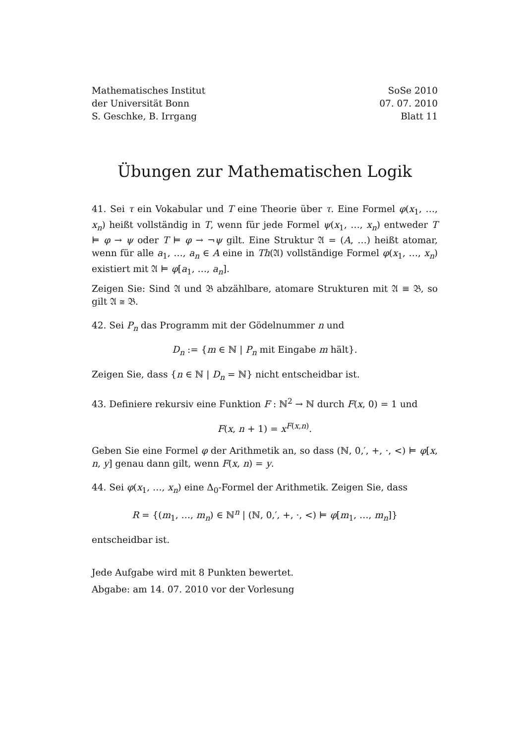Mathematisches Institut
der Universität Bonn
S. Geschke, B. Irrgang
SoSe 2010
07. 07. 2010
Blatt 11
Übungen zur Mathematischen Logik
41. Sei τ ein Vokabular und T eine Theorie über τ. Eine Formel φ(x<sub>1</sub>, …, x<sub>n</sub>) heißt vollständig in T, wenn für jede Formel ψ(x<sub>1</sub>, …, x<sub>n</sub>) entweder T ⊨ φ → ψ oder T ⊨ φ → ¬ψ gilt. Eine Struktur 𝔄 = (A, …) heißt atomar, wenn für alle a<sub>1</sub>, …, a<sub>n</sub> ∈ A eine in Th(𝔄) vollständige Formel φ(x<sub>1</sub>, …, x<sub>n</sub>) existiert mit 𝔄 ⊨ φ[a<sub>1</sub>, …, a<sub>n</sub>].
Zeigen Sie: Sind 𝔄 und 𝔅 abzählbare, atomare Strukturen mit 𝔄 ≡ 𝔅, so gilt 𝔄 ≅ 𝔅.
42. Sei P<sub>n</sub> das Programm mit der Gödelnummer n und
D<sub>n</sub> := {m ∈ ℕ | P<sub>n</sub> mit Eingabe m hält}.
Zeigen Sie, dass {n ∈ ℕ | D<sub>n</sub> = ℕ} nicht entscheidbar ist.
43. Definiere rekursiv eine Funktion F : ℕ<sup>2</sup> → ℕ durch F(x, 0) = 1 und
F(x, n + 1) = x<sup>F(x,n)</sup>.
Geben Sie eine Formel φ der Arithmetik an, so dass (ℕ, 0,′, +, ·, <) ⊨ φ[x, n, y] genau dann gilt, wenn F(x, n) = y.
44. Sei φ(x<sub>1</sub>, …, x<sub>n</sub>) eine Δ<sub>0</sub>-Formel der Arithmetik. Zeigen Sie, dass
R = {(m<sub>1</sub>, …, m<sub>n</sub>) ∈ ℕ<sup>n</sup> | (ℕ, 0,′, +, ·, <) ⊨ φ[m<sub>1</sub>, …, m<sub>n</sub>]}
entscheidbar ist.
Jede Aufgabe wird mit 8 Punkten bewertet.
Abgabe: am 14. 07. 2010 vor der Vorlesung